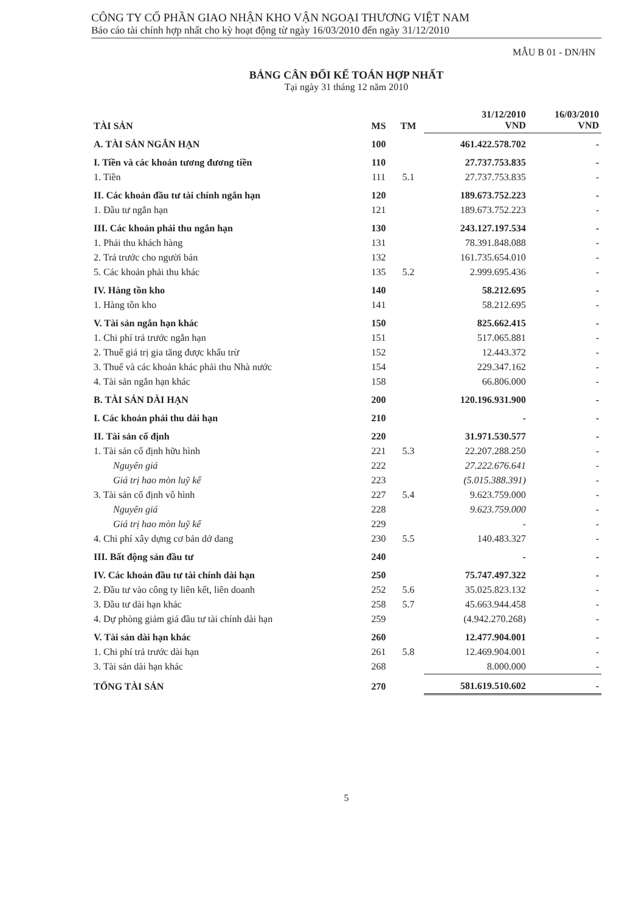CÔNG TY CỔ PHẦN GIAO NHẬN KHO VẬN NGOẠI THƯƠNG VIỆT NAM
Báo cáo tài chính hợp nhất cho kỳ hoạt động từ ngày 16/03/2010 đến ngày 31/12/2010
MẪU B 01 - DN/HN
BẢNG CÂN ĐỐI KẾ TOÁN HỢP NHẤT
Tại ngày 31 tháng 12 năm 2010
| TÀI SẢN | MS | TM | 31/12/2010 VND | 16/03/2010 VND |
| --- | --- | --- | --- | --- |
| A. TÀI SẢN NGẮN HẠN | 100 | | 461.422.578.702 | - |
| I. Tiền và các khoản tương đương tiền | 110 | | 27.737.753.835 | - |
| 1. Tiền | 111 | 5.1 | 27.737.753.835 | - |
| II. Các khoản đầu tư tài chính ngắn hạn | 120 | | 189.673.752.223 | - |
| 1. Đầu tư ngắn hạn | 121 | | 189.673.752.223 | - |
| III. Các khoản phải thu ngắn hạn | 130 | | 243.127.197.534 | - |
| 1. Phải thu khách hàng | 131 | | 78.391.848.088 | - |
| 2. Trả trước cho người bán | 132 | | 161.735.654.010 | - |
| 5. Các khoản phải thu khác | 135 | 5.2 | 2.999.695.436 | - |
| IV. Hàng tồn kho | 140 | | 58.212.695 | - |
| 1. Hàng tồn kho | 141 | | 58.212.695 | - |
| V. Tài sản ngắn hạn khác | 150 | | 825.662.415 | - |
| 1. Chi phí trả trước ngắn hạn | 151 | | 517.065.881 | - |
| 2. Thuế giá trị gia tăng được khấu trừ | 152 | | 12.443.372 | - |
| 3. Thuế và các khoản khác phải thu Nhà nước | 154 | | 229.347.162 | - |
| 4. Tài sản ngắn hạn khác | 158 | | 66.806.000 | - |
| B. TÀI SẢN DÀI HẠN | 200 | | 120.196.931.900 | - |
| I. Các khoản phải thu dài hạn | 210 | | - | - |
| II. Tài sản cố định | 220 | | 31.971.530.577 | - |
| 1. Tài sản cố định hữu hình | 221 | 5.3 | 22.207.288.250 | - |
| Nguyên giá | 222 | | 27.222.676.641 | - |
| Giá trị hao mòn luỹ kế | 223 | | (5.015.388.391) | - |
| 3. Tài sản cố định vô hình | 227 | 5.4 | 9.623.759.000 | - |
| Nguyên giá | 228 | | 9.623.759.000 | - |
| Giá trị hao mòn luỹ kế | 229 | | - | - |
| 4. Chi phí xây dựng cơ bản dở dang | 230 | 5.5 | 140.483.327 | - |
| III. Bất động sản đầu tư | 240 | | - | - |
| IV. Các khoản đầu tư tài chính dài hạn | 250 | | 75.747.497.322 | - |
| 2. Đầu tư vào công ty liên kết, liên doanh | 252 | 5.6 | 35.025.823.132 | - |
| 3. Đầu tư dài hạn khác | 258 | 5.7 | 45.663.944.458 | - |
| 4. Dự phòng giảm giá đầu tư tài chính dài hạn | 259 | | (4.942.270.268) | - |
| V. Tài sản dài hạn khác | 260 | | 12.477.904.001 | - |
| 1. Chi phí trả trước dài hạn | 261 | 5.8 | 12.469.904.001 | - |
| 3. Tài sản dài hạn khác | 268 | | 8.000.000 | - |
| TỔNG TÀI SẢN | 270 | | 581.619.510.602 | - |
5